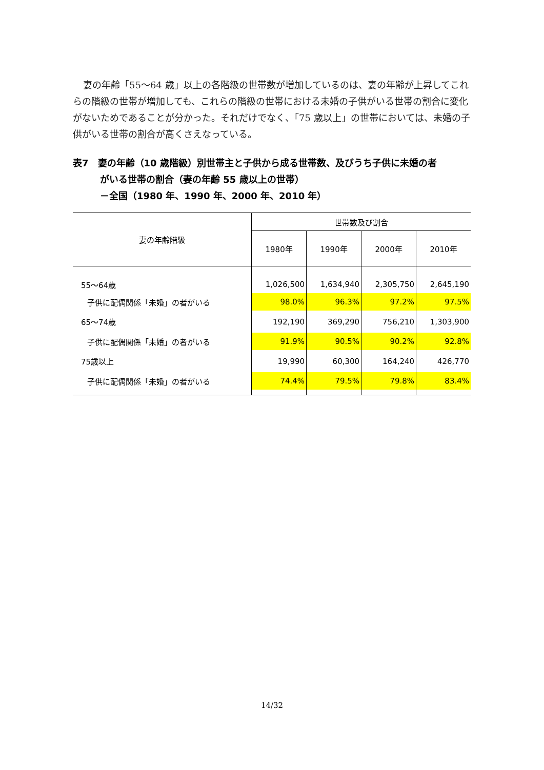妻の年齢「55～64 歳」以上の各階級の世帯数が増加しているのは、妻の年齢が上昇してこれらの階級の世帯が増加しても、これらの階級の世帯における未婚の子供がいる世帯の割合に変化がないためであることが分かった。それだけでなく、「75 歳以上」の世帯においては、未婚の子供がいる世帯の割合が高くさえなっている。
表7　妻の年齢（10 歳階級）別世帯主と子供から成る世帯数、及びうち子供に未婚の者
がいる世帯の割合（妻の年齢 55 歳以上の世帯）
－全国（1980 年、1990 年、2000 年、2010 年）
| 妻の年齢階級 | 世帯数及び割合 | | | |
| --- | --- | --- | --- | --- |
| | 1980年 | 1990年 | 2000年 | 2010年 |
| 55～64歳 | 1,026,500 | 1,634,940 | 2,305,750 | 2,645,190 |
| 子供に配偶関係「未婚」の者がいる | 98.0% | 96.3% | 97.2% | 97.5% |
| 65～74歳 | 192,190 | 369,290 | 756,210 | 1,303,900 |
| 子供に配偶関係「未婚」の者がいる | 91.9% | 90.5% | 90.2% | 92.8% |
| 75歳以上 | 19,990 | 60,300 | 164,240 | 426,770 |
| 子供に配偶関係「未婚」の者がいる | 74.4% | 79.5% | 79.8% | 83.4% |
14/32